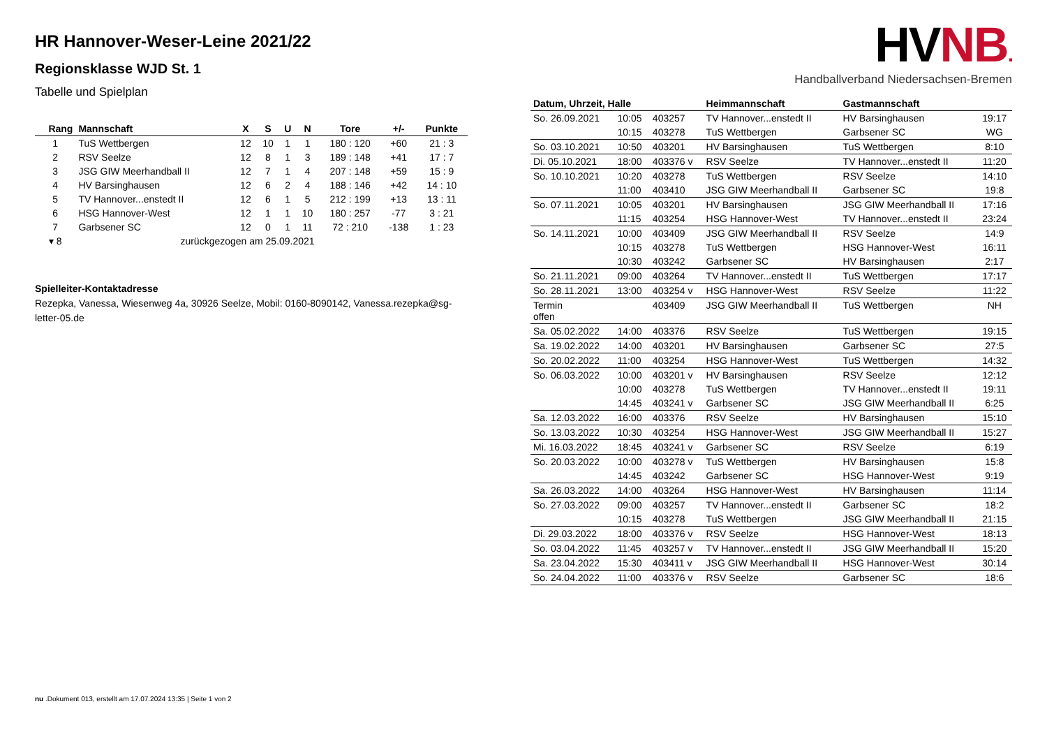HR Hannover-Weser-Leine 2021/22
Regionsklasse WJD St. 1
Tabelle und Spielplan
| Rang | Mannschaft | X | S | U | N | Tore | +/- | Punkte |
| --- | --- | --- | --- | --- | --- | --- | --- | --- |
| 1 | TuS Wettbergen | 12 | 10 | 1 | 1 | 180 : 120 | +60 | 21 : 3 |
| 2 | RSV Seelze | 12 | 8 | 1 | 3 | 189 : 148 | +41 | 17 : 7 |
| 3 | JSG GIW Meerhandball II | 12 | 7 | 1 | 4 | 207 : 148 | +59 | 15 : 9 |
| 4 | HV Barsinghausen | 12 | 6 | 2 | 4 | 188 : 146 | +42 | 14 : 10 |
| 5 | TV Hannover...enstedt II | 12 | 6 | 1 | 5 | 212 : 199 | +13 | 13 : 11 |
| 6 | HSG Hannover-West | 12 | 1 | 1 | 10 | 180 : 257 | -77 | 3 : 21 |
| 7 | Garbsener SC | 12 | 0 | 1 | 11 | 72 : 210 | -138 | 1 : 23 |
| ▾ 8 | zurückgezogen am 25.09.2021 | | | | | | | |
Spielleiter-Kontaktadresse
Rezepka, Vanessa, Wiesenweg 4a, 30926 Seelze, Mobil: 0160-8090142, Vanessa.rezepka@sg-letter-05.de
HVNB.
Handballverband Niedersachsen-Bremen
| Datum, Uhrzeit, Halle | | | Heimmannschaft | Gastmannschaft | |
| --- | --- | --- | --- | --- | --- |
| So. 26.09.2021 | 10:05 | 403257 | TV Hannover...enstedt II | HV Barsinghausen | 19:17 |
| | 10:15 | 403278 | TuS Wettbergen | Garbsener SC | WG |
| So. 03.10.2021 | 10:50 | 403201 | HV Barsinghausen | TuS Wettbergen | 8:10 |
| Di. 05.10.2021 | 18:00 | 403376 v | RSV Seelze | TV Hannover...enstedt II | 11:20 |
| So. 10.10.2021 | 10:20 | 403278 | TuS Wettbergen | RSV Seelze | 14:10 |
| | 11:00 | 403410 | JSG GIW Meerhandball II | Garbsener SC | 19:8 |
| So. 07.11.2021 | 10:05 | 403201 | HV Barsinghausen | JSG GIW Meerhandball II | 17:16 |
| | 11:15 | 403254 | HSG Hannover-West | TV Hannover...enstedt II | 23:24 |
| So. 14.11.2021 | 10:00 | 403409 | JSG GIW Meerhandball II | RSV Seelze | 14:9 |
| | 10:15 | 403278 | TuS Wettbergen | HSG Hannover-West | 16:11 |
| | 10:30 | 403242 | Garbsener SC | HV Barsinghausen | 2:17 |
| So. 21.11.2021 | 09:00 | 403264 | TV Hannover...enstedt II | TuS Wettbergen | 17:17 |
| So. 28.11.2021 | 13:00 | 403254 v | HSG Hannover-West | RSV Seelze | 11:22 |
| Termin offen | | 403409 | JSG GIW Meerhandball II | TuS Wettbergen | NH |
| Sa. 05.02.2022 | 14:00 | 403376 | RSV Seelze | TuS Wettbergen | 19:15 |
| Sa. 19.02.2022 | 14:00 | 403201 | HV Barsinghausen | Garbsener SC | 27:5 |
| So. 20.02.2022 | 11:00 | 403254 | HSG Hannover-West | TuS Wettbergen | 14:32 |
| So. 06.03.2022 | 10:00 | 403201 v | HV Barsinghausen | RSV Seelze | 12:12 |
| | 10:00 | 403278 | TuS Wettbergen | TV Hannover...enstedt II | 19:11 |
| | 14:45 | 403241 v | Garbsener SC | JSG GIW Meerhandball II | 6:25 |
| Sa. 12.03.2022 | 16:00 | 403376 | RSV Seelze | HV Barsinghausen | 15:10 |
| So. 13.03.2022 | 10:30 | 403254 | HSG Hannover-West | JSG GIW Meerhandball II | 15:27 |
| Mi. 16.03.2022 | 18:45 | 403241 v | Garbsener SC | RSV Seelze | 6:19 |
| So. 20.03.2022 | 10:00 | 403278 v | TuS Wettbergen | HV Barsinghausen | 15:8 |
| | 14:45 | 403242 | Garbsener SC | HSG Hannover-West | 9:19 |
| Sa. 26.03.2022 | 14:00 | 403264 | HSG Hannover-West | HV Barsinghausen | 11:14 |
| So. 27.03.2022 | 09:00 | 403257 | TV Hannover...enstedt II | Garbsener SC | 18:2 |
| | 10:15 | 403278 | TuS Wettbergen | JSG GIW Meerhandball II | 21:15 |
| Di. 29.03.2022 | 18:00 | 403376 v | RSV Seelze | HSG Hannover-West | 18:13 |
| So. 03.04.2022 | 11:45 | 403257 v | TV Hannover...enstedt II | JSG GIW Meerhandball II | 15:20 |
| Sa. 23.04.2022 | 15:30 | 403411 v | JSG GIW Meerhandball II | HSG Hannover-West | 30:14 |
| So. 24.04.2022 | 11:00 | 403376 v | RSV Seelze | Garbsener SC | 18:6 |
nu .Dokument 013, erstellt am 17.07.2024 13:35 | Seite 1 von 2